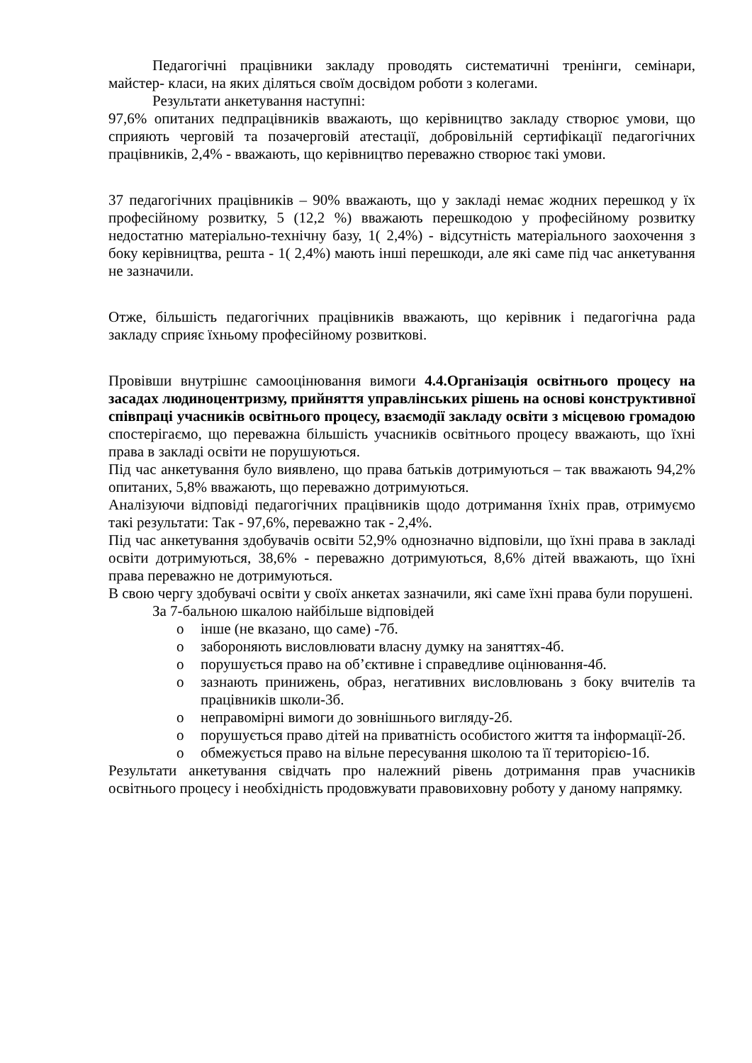Педагогічні працівники закладу проводять систематичні тренінги, семінари, майстер- класи, на яких діляться своїм досвідом роботи з колегами.
Результати анкетування наступні:
97,6% опитаних педпрацівників вважають, що керівництво закладу створює умови, що сприяють черговій та позачерговій атестації, добровільній сертифікації педагогічних працівників, 2,4% - вважають, що керівництво переважно створює такі умови.
37 педагогічних працівників – 90% вважають, що у закладі немає жодних перешкод у їх професійному розвитку, 5 (12,2 %) вважають перешкодою у професійному розвитку недостатню матеріально-технічну базу, 1( 2,4%) - відсутність матеріального заохочення з боку керівництва, решта - 1( 2,4%) мають інші перешкоди, але які саме під час анкетування не зазначили.
Отже, більшість педагогічних працівників вважають, що керівник і педагогічна рада закладу сприяє їхньому професійному розвиткові.
Провівши внутрішнє самооцінювання вимоги 4.4.Організація освітнього процесу на засадах людиноцентризму, прийняття управлінських рішень на основі конструктивної співпраці учасників освітнього процесу, взаємодії закладу освіти з місцевою громадою спостерігаємо, що переважна більшість учасників освітнього процесу вважають, що їхні права в закладі освіти не порушуються.
Під час анкетування було виявлено, що права батьків дотримуються – так вважають 94,2% опитаних, 5,8% вважають, що переважно дотримуються.
Аналізуючи відповіді педагогічних працівників щодо дотримання їхніх прав, отримуємо такі результати: Так - 97,6%, переважно так - 2,4%.
Під час анкетування здобувачів освіти 52,9% однозначно відповіли, що їхні права в закладі освіти дотримуються, 38,6% - переважно дотримуються, 8,6% дітей вважають, що їхні права переважно не дотримуються.
В свою чергу здобувачі освіти у своїх анкетах зазначили, які саме їхні права були порушені.
За 7-бальною шкалою найбільше відповідей
o інше (не вказано, що саме) -7б.
o забороняють висловлювати власну думку на заняттях-4б.
o порушується право на об’єктивне і справедливе оцінювання-4б.
o зазнають принижень, образ, негативних висловлювань з боку вчителів та працівників школи-3б.
o неправомірні вимоги до зовнішнього вигляду-2б.
o порушується право дітей на приватність особистого життя та інформації-2б.
o обмежується право на вільне пересування школою та її територією-1б.
Результати анкетування свідчать про належний рівень дотримання прав учасників освітнього процесу і необхідність продовжувати правовиховну роботу у даному напрямку.